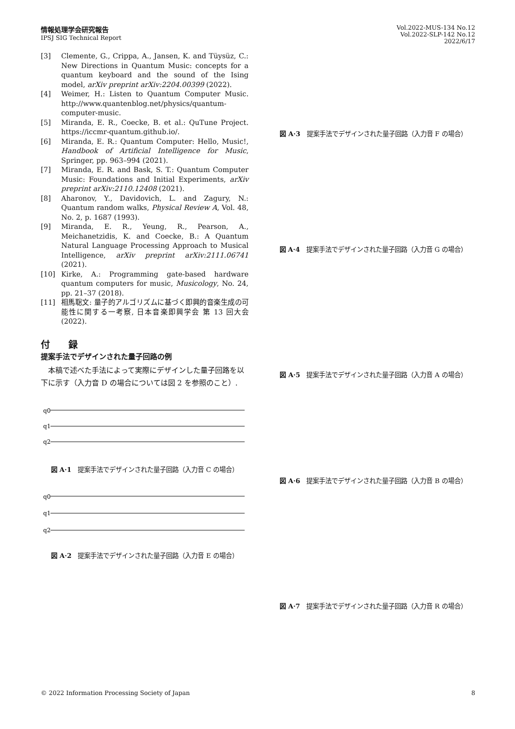情報処理学会研究報告
IPSJ SIG Technical Report
Vol.2022-MUS-134 No.12
Vol.2022-SLP-142 No.12
2022/6/17
[3] Clemente, G., Crippa, A., Jansen, K. and Tüysüz, C.: New Directions in Quantum Music: concepts for a quantum keyboard and the sound of the Ising model, arXiv preprint arXiv:2204.00399 (2022).
[4] Weimer, H.: Listen to Quantum Computer Music. http://www.quantenblog.net/physics/quantum-computer-music.
[5] Miranda, E. R., Coecke, B. et al.: QuTune Project. https://iccmr-quantum.github.io/.
[6] Miranda, E. R.: Quantum Computer: Hello, Music!, Handbook of Artificial Intelligence for Music, Springer, pp. 963–994 (2021).
[7] Miranda, E. R. and Bask, S. T.: Quantum Computer Music: Foundations and Initial Experiments, arXiv preprint arXiv:2110.12408 (2021).
[8] Aharonov, Y., Davidovich, L. and Zagury, N.: Quantum random walks, Physical Review A, Vol. 48, No. 2, p. 1687 (1993).
[9] Miranda, E. R., Yeung, R., Pearson, A., Meichanetzidis, K. and Coecke, B.: A Quantum Natural Language Processing Approach to Musical Intelligence, arXiv preprint arXiv:2111.06741 (2021).
[10] Kirke, A.: Programming gate-based hardware quantum computers for music, Musicology, No. 24, pp. 21–37 (2018).
[11] 相馬聡文: 量子的アルゴリズムに基づく即興的音楽生成の可能性に関する一考察, 日本音楽即興学会 第 13 回大会 (2022).
付　　録
提案手法でデザインされた量子回路の例
本稿で述べた手法によって実際にデザインした量子回路を以下に示す（入力音 D の場合については図 2 を参照のこと）.
q0
q1
q2
図 A·1　提案手法でデザインされた量子回路（入力音 C の場合）
q0
q1
q2
図 A·2　提案手法でデザインされた量子回路（入力音 E の場合）
図 A·3　提案手法でデザインされた量子回路（入力音 F の場合）
図 A·4　提案手法でデザインされた量子回路（入力音 G の場合）
図 A·5　提案手法でデザインされた量子回路（入力音 A の場合）
図 A·6　提案手法でデザインされた量子回路（入力音 B の場合）
図 A·7　提案手法でデザインされた量子回路（入力音 R の場合）
© 2022 Information Processing Society of Japan 8